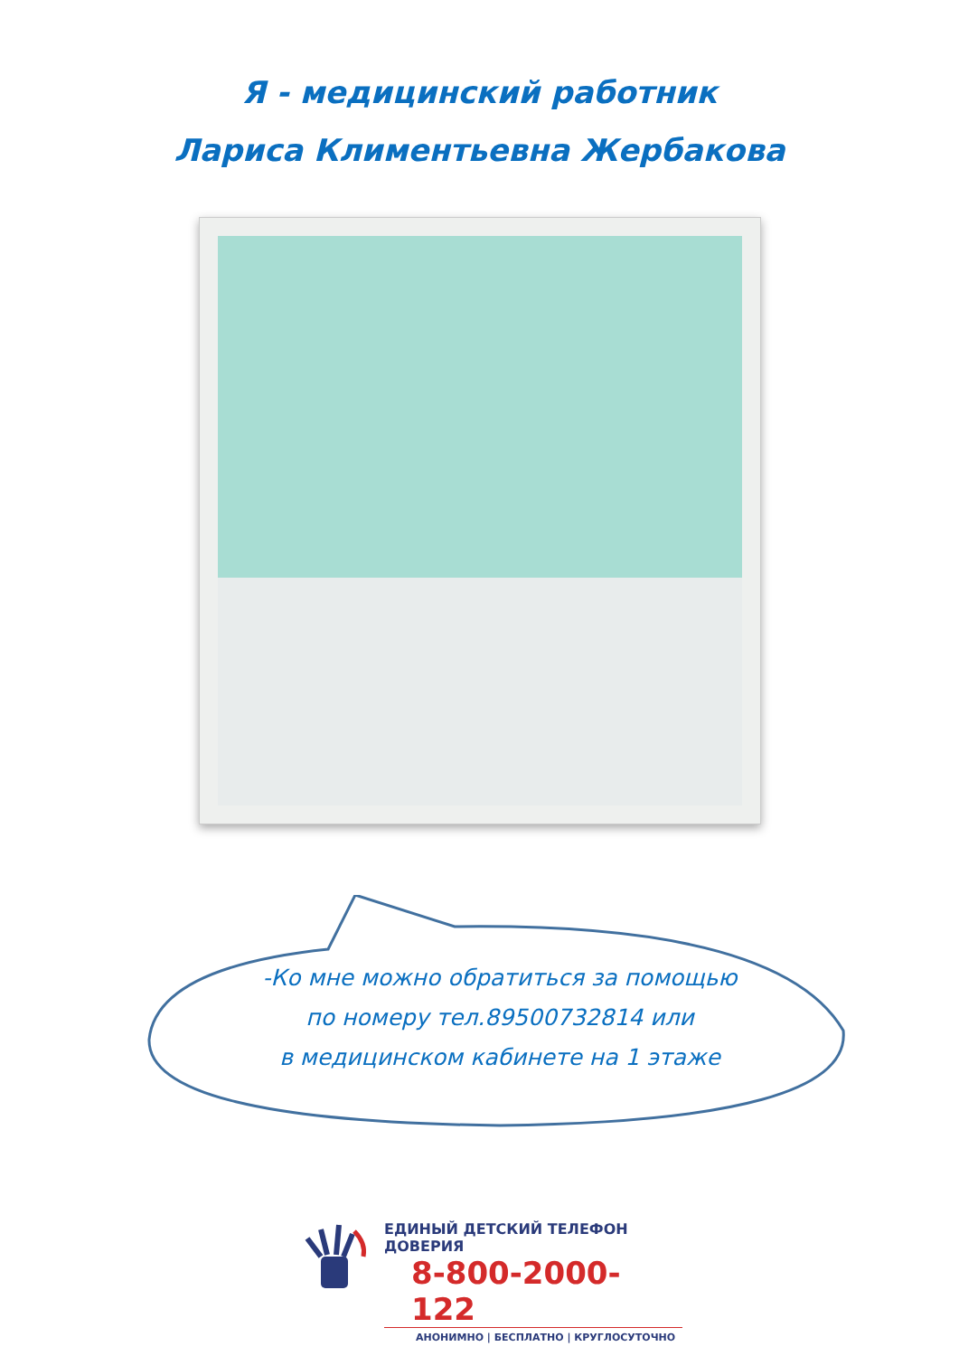Я - медицинский работник
Лариса Климентьевна Жербакова
-Ко мне можно обратиться за помощью
по номеру тел.89500732814 или
в медицинском кабинете на 1 этаже
ЕДИНЫЙ ДЕТСКИЙ ТЕЛЕФОН ДОВЕРИЯ
8-800-2000-122
АНОНИМНО | БЕСПЛАТНО | КРУГЛОСУТОЧНО